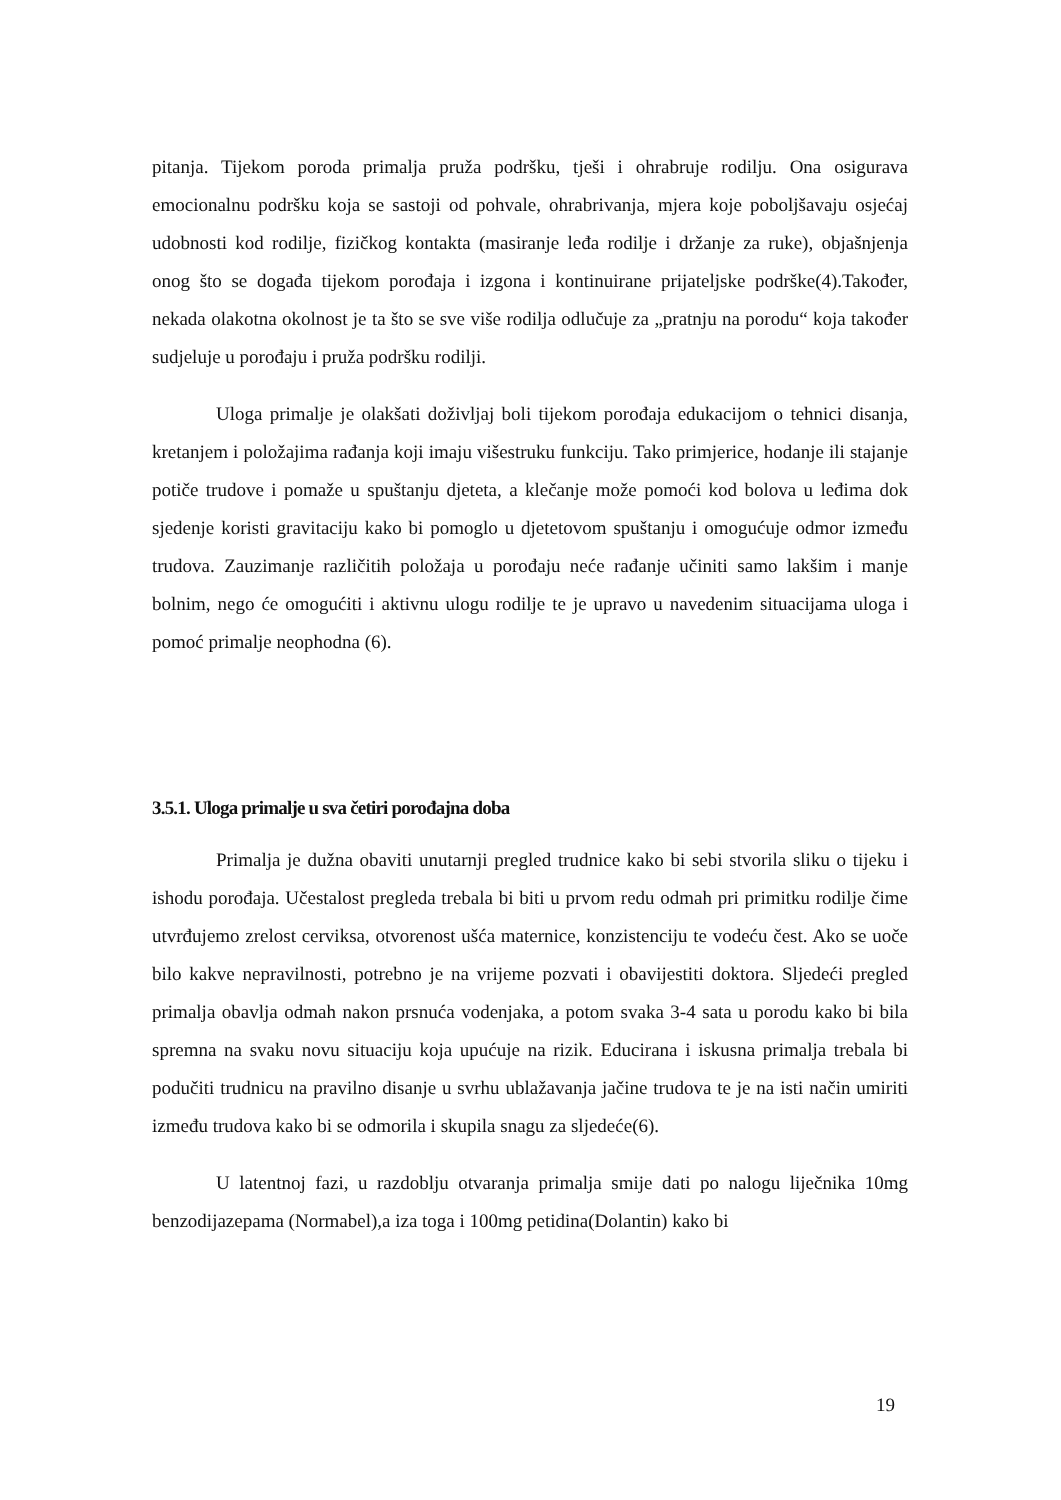pitanja. Tijekom poroda primalja pruža podršku, tješi i ohrabruje rodilju. Ona osigurava emocionalnu podršku koja se sastoji od pohvale, ohrabrivanja, mjera koje poboljšavaju osjećaj udobnosti kod rodilje, fizičkog kontakta (masiranje leđa rodilje i držanje za ruke), objašnjenja onog što se događa tijekom porođaja i izgona i kontinuirane prijateljske podrške(4).Također, nekada olakotna okolnost je ta što se sve više rodilja odlučuje za „pratnju na porodu“ koja također sudjeluje u porođaju i pruža podršku rodilji.
Uloga primalje je olakšati doživljaj boli tijekom porođaja edukacijom o tehnici disanja, kretanjem i položajima rađanja koji imaju višestruku funkciju. Tako primjerice, hodanje ili stajanje potiče trudove i pomaže u spuštanju djeteta, a klečanje može pomoći kod bolova u leđima dok sjedenje koristi gravitaciju kako bi pomoglo u djetetovom spuštanju i omogućuje odmor između trudova. Zauzimanje različitih položaja u porođaju neće rađanje učiniti samo lakšim i manje bolnim, nego će omogućiti i aktivnu ulogu rodilje te je upravo u navedenim situacijama uloga i pomoć primalje neophodna (6).
3.5.1. Uloga primalje u sva četiri porođajna doba
Primalja je dužna obaviti unutarnji pregled trudnice kako bi sebi stvorila sliku o tijeku i ishodu porođaja. Učestalost pregleda trebala bi biti u prvom redu odmah pri primitku rodilje čime utvrđujemo zrelost cerviksa, otvorenost ušća maternice, konzistenciju te vodeću čest. Ako se uoče bilo kakve nepravilnosti, potrebno je na vrijeme pozvati i obavijestiti doktora. Sljedeći pregled primalja obavlja odmah nakon prsnuća vodenjaka, a potom svaka 3-4 sata u porodu kako bi bila spremna na svaku novu situaciju koja upućuje na rizik. Educirana i iskusna primalja trebala bi podučiti trudnicu na pravilno disanje u svrhu ublažavanja jačine trudova te je na isti način umiriti između trudova kako bi se odmorila i skupila snagu za sljedeće(6).
U latentnoj fazi, u razdoblju otvaranja primalja smije dati po nalogu liječnika 10mg benzodijazepama (Normabel),a iza toga i 100mg petidina(Dolantin) kako bi
19